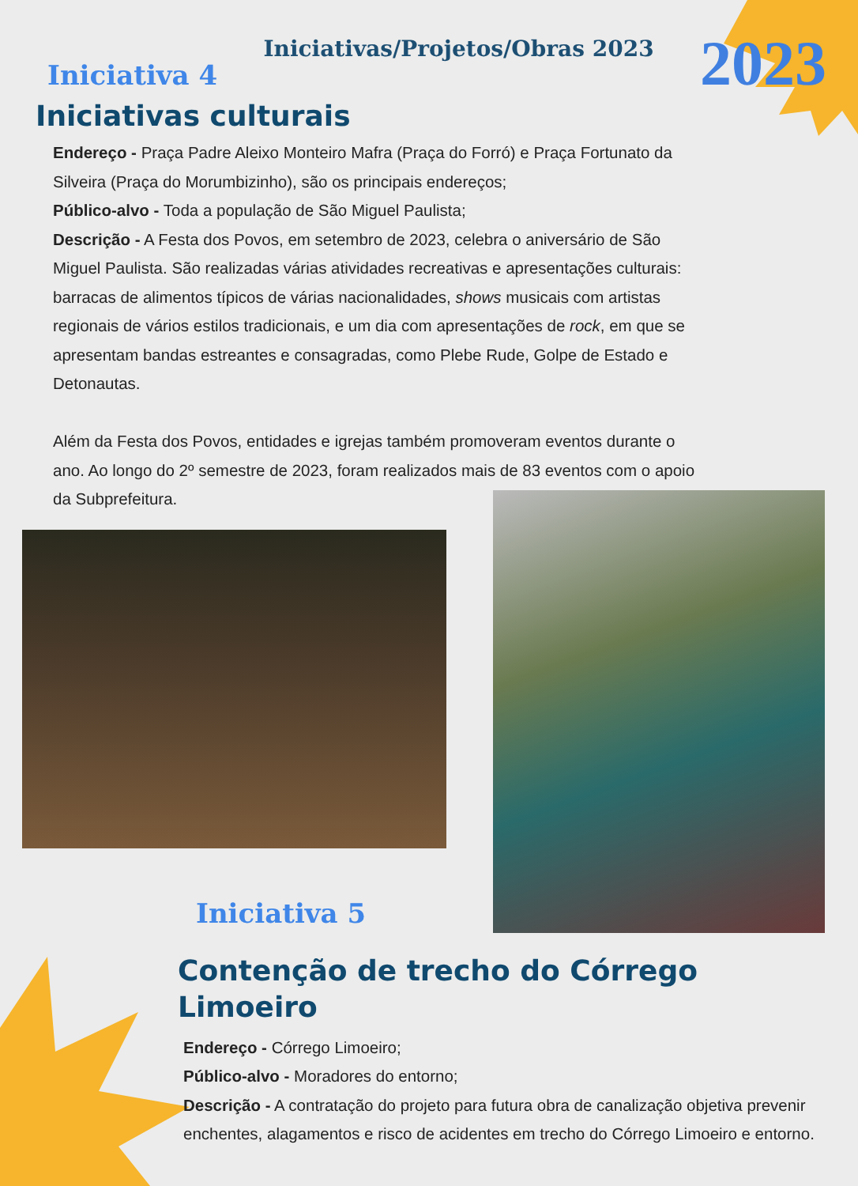Iniciativa 4
Iniciativas/Projetos/Obras 2023
2023
Iniciativas culturais
Endereço - Praça Padre Aleixo Monteiro Mafra (Praça do Forró) e Praça Fortunato da Silveira (Praça do Morumbizinho), são os principais endereços;
Público-alvo - Toda a população de São Miguel Paulista;
Descrição - A Festa dos Povos, em setembro de 2023, celebra o aniversário de São Miguel Paulista. São realizadas várias atividades recreativas e apresentações culturais: barracas de alimentos típicos de várias nacionalidades, shows musicais com artistas regionais de vários estilos tradicionais, e um dia com apresentações de rock, em que se apresentam bandas estreantes e consagradas, como Plebe Rude, Golpe de Estado e Detonautas.
Além da Festa dos Povos, entidades e igrejas também promoveram eventos durante o ano. Ao longo do 2º semestre de 2023, foram realizados mais de 83 eventos com o apoio da Subprefeitura.
Iniciativa 5
Contenção de trecho do Córrego
Limoeiro
Endereço - Córrego Limoeiro;
Público-alvo - Moradores do entorno;
Descrição - A contratação do projeto para futura obra de canalização objetiva prevenir enchentes, alagamentos e risco de acidentes em trecho do Córrego Limoeiro e entorno.